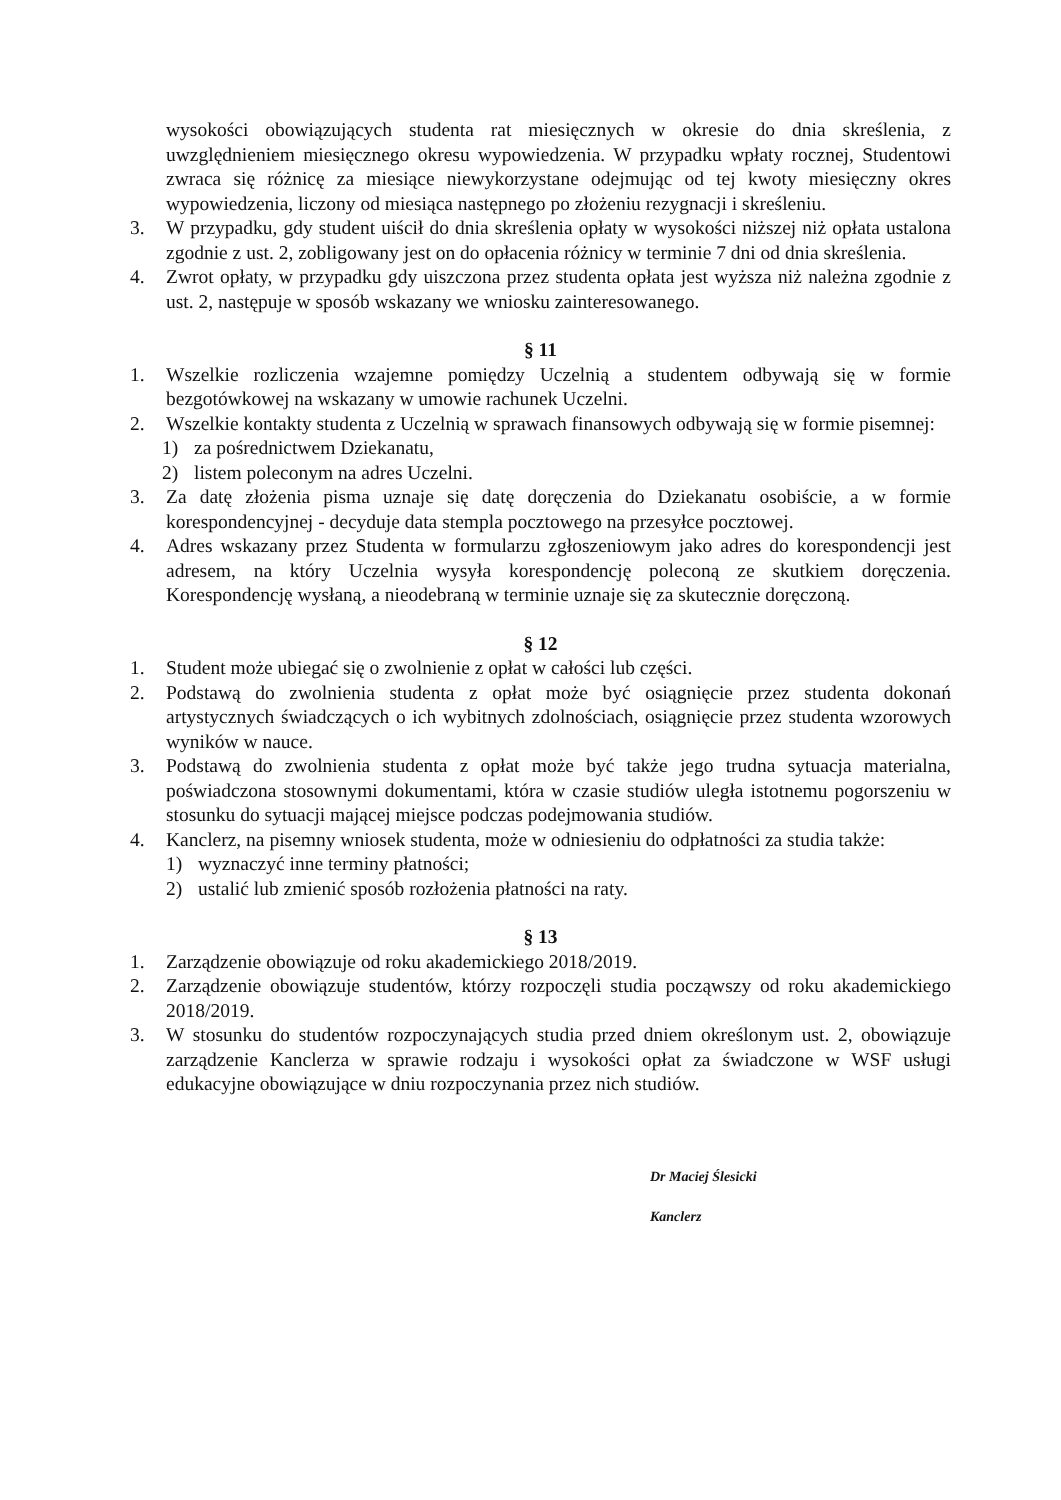wysokości obowiązujących studenta rat miesięcznych w okresie do dnia skreślenia, z uwzględnieniem miesięcznego okresu wypowiedzenia. W przypadku wpłaty rocznej, Studentowi zwraca się różnicę za miesiące niewykorzystane odejmując od tej kwoty miesięczny okres wypowiedzenia, liczony od miesiąca następnego po złożeniu rezygnacji i skreśleniu.
3. W przypadku, gdy student uiścił do dnia skreślenia opłaty w wysokości niższej niż opłata ustalona zgodnie z ust. 2, zobligowany jest on do opłacenia różnicy w terminie 7 dni od dnia skreślenia.
4. Zwrot opłaty, w przypadku gdy uiszczona przez studenta opłata jest wyższa niż należna zgodnie z ust. 2, następuje w sposób wskazany we wniosku zainteresowanego.
§ 11
1. Wszelkie rozliczenia wzajemne pomiędzy Uczelnią a studentem odbywają się w formie bezgotówkowej na wskazany w umowie rachunek Uczelni.
2. Wszelkie kontakty studenta z Uczelnią w sprawach finansowych odbywają się w formie pisemnej:
1) za pośrednictwem Dziekanatu,
2) listem poleconym na adres Uczelni.
3. Za datę złożenia pisma uznaje się datę doręczenia do Dziekanatu osobiście, a w formie korespondencyjnej - decyduje data stempla pocztowego na przesyłce pocztowej.
4. Adres wskazany przez Studenta w formularzu zgłoszeniowym jako adres do korespondencji jest adresem, na który Uczelnia wysyła korespondencję poleconą ze skutkiem doręczenia. Korespondencję wysłaną, a nieodebraną w terminie uznaje się za skutecznie doręczoną.
§ 12
1. Student może ubiegać się o zwolnienie z opłat w całości lub części.
2. Podstawą do zwolnienia studenta z opłat może być osiągnięcie przez studenta dokonań artystycznych świadczących o ich wybitnych zdolnościach, osiągnięcie przez studenta wzorowych wyników w nauce.
3. Podstawą do zwolnienia studenta z opłat może być także jego trudna sytuacja materialna, poświadczona stosownymi dokumentami, która w czasie studiów uległa istotnemu pogorszeniu w stosunku do sytuacji mającej miejsce podczas podejmowania studiów.
4. Kanclerz, na pisemny wniosek studenta, może w odniesieniu do odpłatności za studia także:
1) wyznaczyć inne terminy płatności;
2) ustalić lub zmienić sposób rozłożenia płatności na raty.
§ 13
1. Zarządzenie obowiązuje od roku akademickiego 2018/2019.
2. Zarządzenie obowiązuje studentów, którzy rozpoczęli studia począwszy od roku akademickiego 2018/2019.
3. W stosunku do studentów rozpoczynających studia przed dniem określonym ust. 2, obowiązuje zarządzenie Kanclerza w sprawie rodzaju i wysokości opłat za świadczone w WSF usługi edukacyjne obowiązujące w dniu rozpoczynania przez nich studiów.
Dr Maciej Ślesicki
Kanclerz